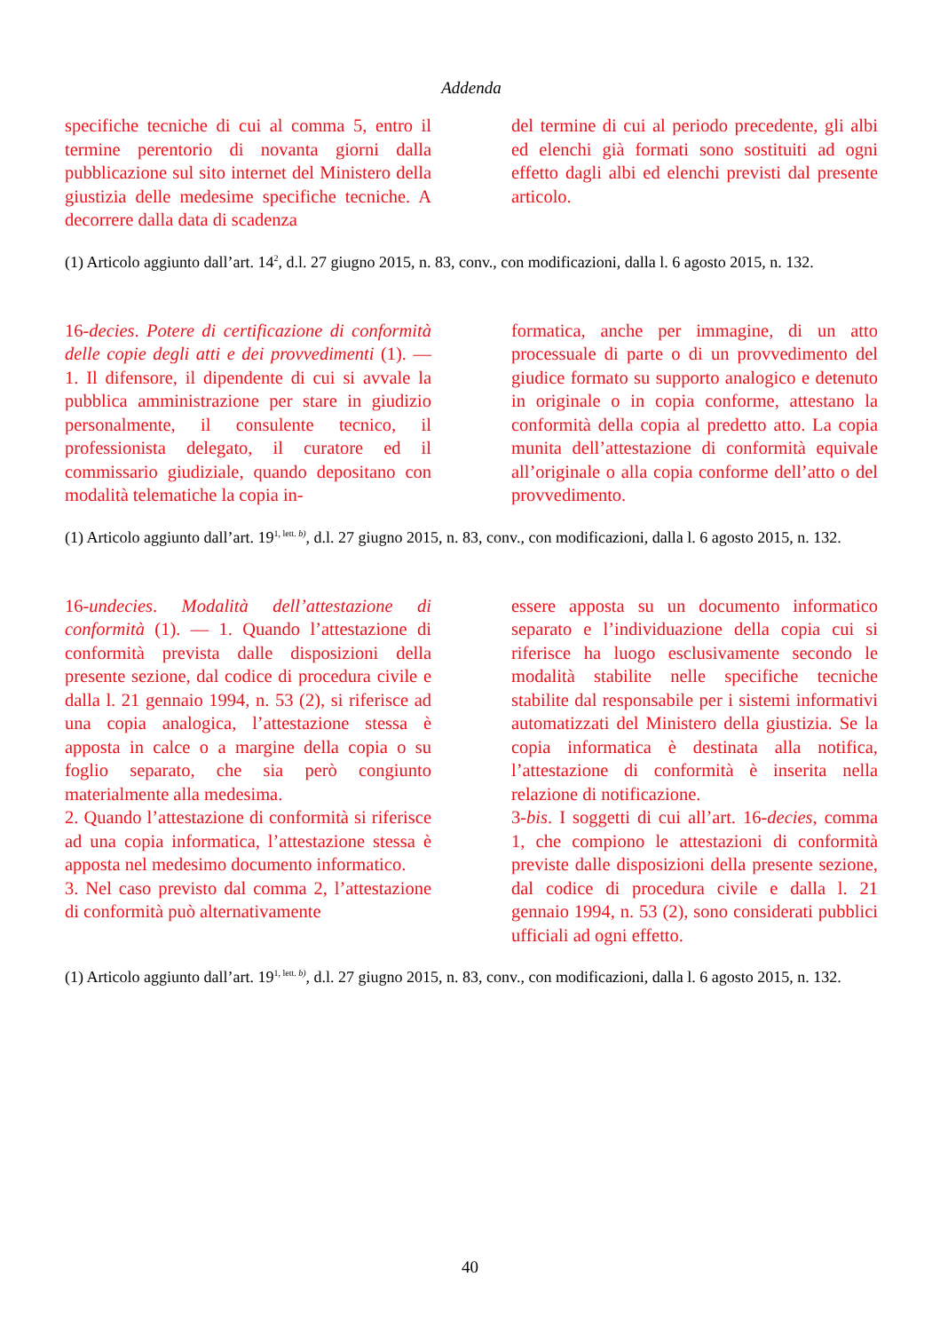Addenda
specifiche tecniche di cui al comma 5, entro il termine perentorio di novanta giorni dalla pubblicazione sul sito internet del Ministero della giustizia delle medesime specifiche tecniche. A decorrere dalla data di scadenza
del termine di cui al periodo precedente, gli albi ed elenchi già formati sono sostituiti ad ogni effetto dagli albi ed elenchi previsti dal presente articolo.
(1) Articolo aggiunto dall’art. 14<sup>2</sup>, d.l. 27 giugno 2015, n. 83, conv., con modificazioni, dalla l. 6 agosto 2015, n. 132.
16-decies. Potere di certificazione di conformità delle copie degli atti e dei provvedimenti (1). — 1. Il difensore, il dipendente di cui si avvale la pubblica amministrazione per stare in giudizio personalmente, il consulente tecnico, il professionista delegato, il curatore ed il commissario giudiziale, quando depositano con modalità telematiche la copia in-
formatica, anche per immagine, di un atto processuale di parte o di un provvedimento del giudice formato su supporto analogico e detenuto in originale o in copia conforme, attestano la conformità della copia al predetto atto. La copia munita dell’attestazione di conformità equivale all’originale o alla copia conforme dell’atto o del provvedimento.
(1) Articolo aggiunto dall’art. 19<sup>1, lett. b)</sup>, d.l. 27 giugno 2015, n. 83, conv., con modificazioni, dalla l. 6 agosto 2015, n. 132.
16-undecies. Modalità dell’attestazione di conformità (1). — 1. Quando l’attestazione di conformità prevista dalle disposizioni della presente sezione, dal codice di procedura civile e dalla l. 21 gennaio 1994, n. 53 (2), si riferisce ad una copia analogica, l’attestazione stessa è apposta in calce o a margine della copia o su foglio separato, che sia però congiunto materialmente alla medesima.
2. Quando l’attestazione di conformità si riferisce ad una copia informatica, l’attestazione stessa è apposta nel medesimo documento informatico.
3. Nel caso previsto dal comma 2, l’attestazione di conformità può alternativamente
essere apposta su un documento informatico separato e l’individuazione della copia cui si riferisce ha luogo esclusivamente secondo le modalità stabilite nelle specifiche tecniche stabilite dal responsabile per i sistemi informativi automatizzati del Ministero della giustizia. Se la copia informatica è destinata alla notifica, l’attestazione di conformità è inserita nella relazione di notificazione.
3-bis. I soggetti di cui all’art. 16-decies, comma 1, che compiono le attestazioni di conformità previste dalle disposizioni della presente sezione, dal codice di procedura civile e dalla l. 21 gennaio 1994, n. 53 (2), sono considerati pubblici ufficiali ad ogni effetto.
(1) Articolo aggiunto dall’art. 19<sup>1, lett. b)</sup>, d.l. 27 giugno 2015, n. 83, conv., con modificazioni, dalla l. 6 agosto 2015, n. 132.
40